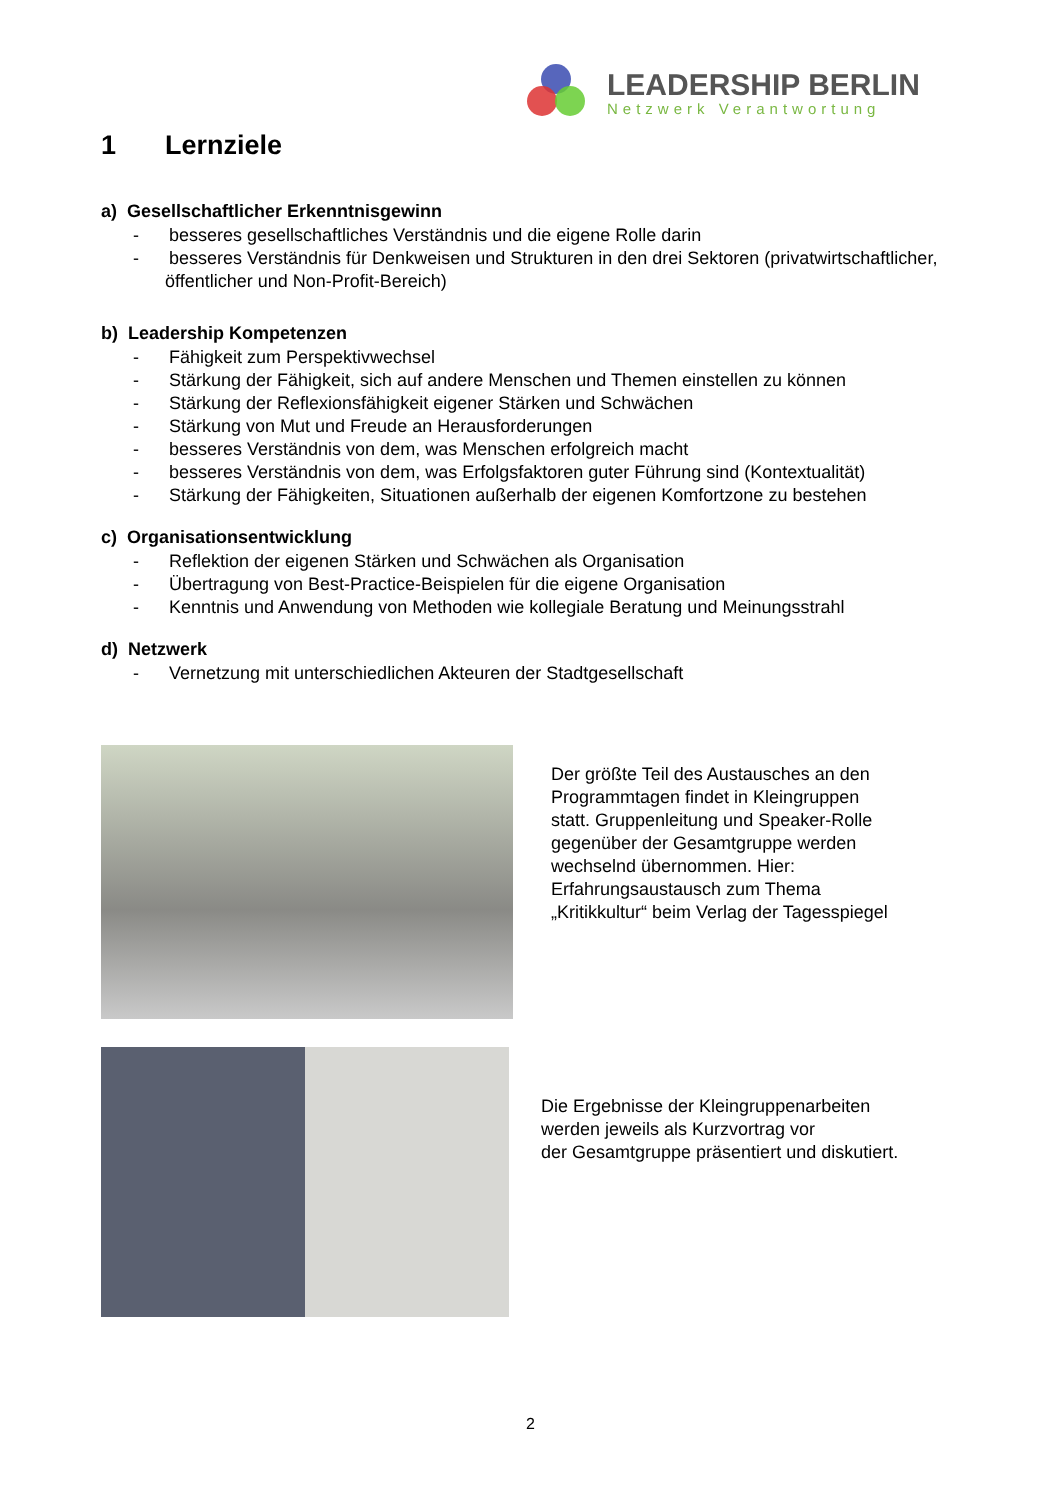LEADERSHIP BERLIN
Netzwerk Verantwortung
1 Lernziele
a) Gesellschaftlicher Erkenntnisgewinn
- besseres gesellschaftliches Verständnis und die eigene Rolle darin
- besseres Verständnis für Denkweisen und Strukturen in den drei Sektoren (privatwirtschaftlicher, öffentlicher und Non-Profit-Bereich)
b) Leadership Kompetenzen
- Fähigkeit zum Perspektivwechsel
- Stärkung der Fähigkeit, sich auf andere Menschen und Themen einstellen zu können
- Stärkung der Reflexionsfähigkeit eigener Stärken und Schwächen
- Stärkung von Mut und Freude an Herausforderungen
- besseres Verständnis von dem, was Menschen erfolgreich macht
- besseres Verständnis von dem, was Erfolgsfaktoren guter Führung sind (Kontextualität)
- Stärkung der Fähigkeiten, Situationen außerhalb der eigenen Komfortzone zu bestehen
c) Organisationsentwicklung
- Reflektion der eigenen Stärken und Schwächen als Organisation
- Übertragung von Best-Practice-Beispielen für die eigene Organisation
- Kenntnis und Anwendung von Methoden wie kollegiale Beratung und Meinungsstrahl
d) Netzwerk
- Vernetzung mit unterschiedlichen Akteuren der Stadtgesellschaft
Der größte Teil des Austausches an den Programmtagen findet in Kleingruppen statt. Gruppenleitung und Speaker-Rolle gegenüber der Gesamtgruppe werden wechselnd übernommen. Hier: Erfahrungsaustausch zum Thema „Kritikkultur“ beim Verlag der Tagesspiegel
Die Ergebnisse der Kleingruppenarbeiten
werden jeweils als Kurzvortrag vor
der Gesamtgruppe präsentiert und diskutiert.
2